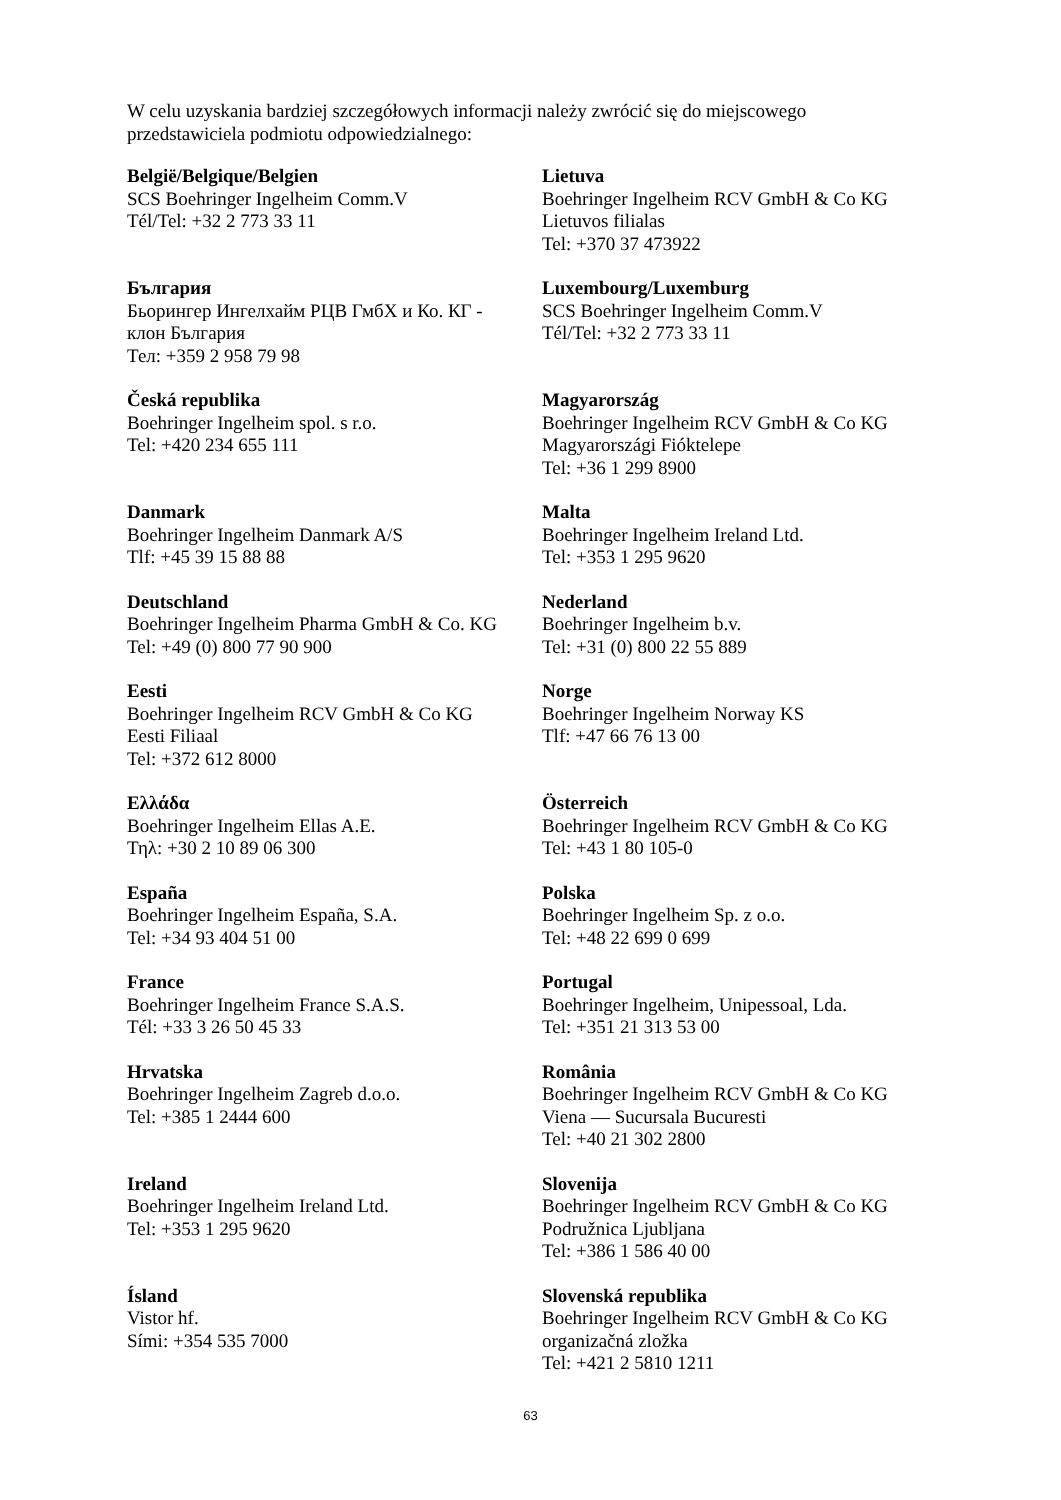W celu uzyskania bardziej szczegółowych informacji należy zwrócić się do miejscowego
przedstawiciela podmiotu odpowiedzialnego:
| België/Belgique/Belgien SCS Boehringer Ingelheim Comm.V Tél/Tel: +32 2 773 33 11 | Lietuva Boehringer Ingelheim RCV GmbH & Co KG Lietuvos filialas Tel: +370 37 473922 |
| България Бьорингер Ингелхайм РЦВ ГмбХ и Ко. КГ - клон България Тел: +359 2 958 79 98 | Luxembourg/Luxemburg SCS Boehringer Ingelheim Comm.V Tél/Tel: +32 2 773 33 11 |
| Česká republika Boehringer Ingelheim spol. s r.o. Tel: +420 234 655 111 | Magyarország Boehringer Ingelheim RCV GmbH & Co KG Magyarországi Fióktelepe Tel: +36 1 299 8900 |
| Danmark Boehringer Ingelheim Danmark A/S Tlf: +45 39 15 88 88 | Malta Boehringer Ingelheim Ireland Ltd. Tel: +353 1 295 9620 |
| Deutschland Boehringer Ingelheim Pharma GmbH & Co. KG Tel: +49 (0) 800 77 90 900 | Nederland Boehringer Ingelheim b.v. Tel: +31 (0) 800 22 55 889 |
| Eesti Boehringer Ingelheim RCV GmbH & Co KG Eesti Filiaal Tel: +372 612 8000 | Norge Boehringer Ingelheim Norway KS Tlf: +47 66 76 13 00 |
| Ελλάδα Boehringer Ingelheim Ellas A.E. Τηλ: +30 2 10 89 06 300 | Österreich Boehringer Ingelheim RCV GmbH & Co KG Tel: +43 1 80 105-0 |
| España Boehringer Ingelheim España, S.A. Tel: +34 93 404 51 00 | Polska Boehringer Ingelheim Sp. z o.o. Tel: +48 22 699 0 699 |
| France Boehringer Ingelheim France S.A.S. Tél: +33 3 26 50 45 33 | Portugal Boehringer Ingelheim, Unipessoal, Lda. Tel: +351 21 313 53 00 |
| Hrvatska Boehringer Ingelheim Zagreb d.o.o. Tel: +385 1 2444 600 | România Boehringer Ingelheim RCV GmbH & Co KG Viena — Sucursala Bucuresti Tel: +40 21 302 2800 |
| Ireland Boehringer Ingelheim Ireland Ltd. Tel: +353 1 295 9620 | Slovenija Boehringer Ingelheim RCV GmbH & Co KG Podružnica Ljubljana Tel: +386 1 586 40 00 |
| Ísland Vistor hf. Sími: +354 535 7000 | Slovenská republika Boehringer Ingelheim RCV GmbH & Co KG organizačná zložka Tel: +421 2 5810 1211 |
63